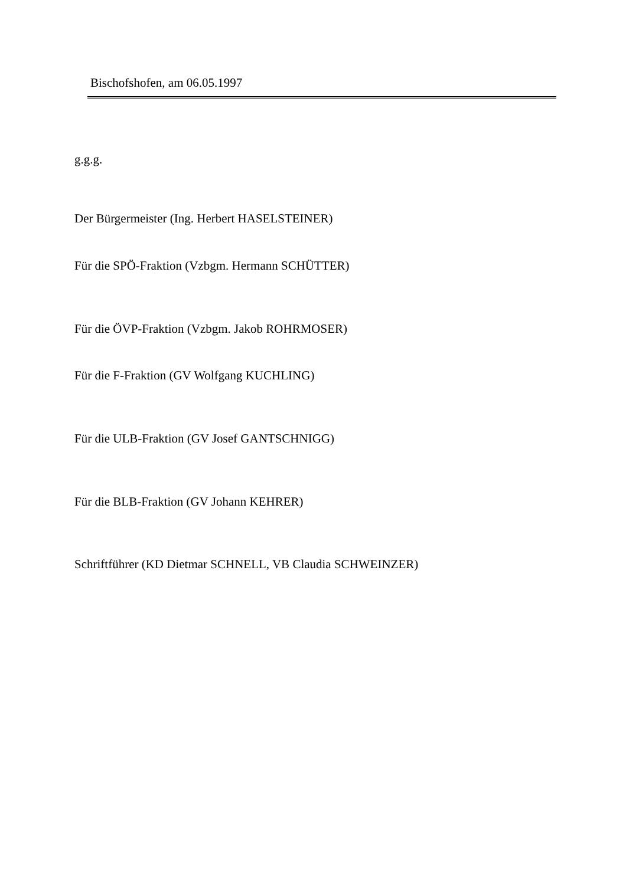Bischofshofen, am 06.05.1997
g.g.g.
Der Bürgermeister (Ing. Herbert HASELSTEINER)
Für die SPÖ-Fraktion (Vzbgm. Hermann SCHÜTTER)
Für die ÖVP-Fraktion (Vzbgm. Jakob ROHRMOSER)
Für die F-Fraktion (GV Wolfgang KUCHLING)
Für die ULB-Fraktion (GV Josef GANTSCHNIGG)
Für die BLB-Fraktion (GV Johann KEHRER)
Schriftführer (KD Dietmar SCHNELL, VB Claudia SCHWEINZER)